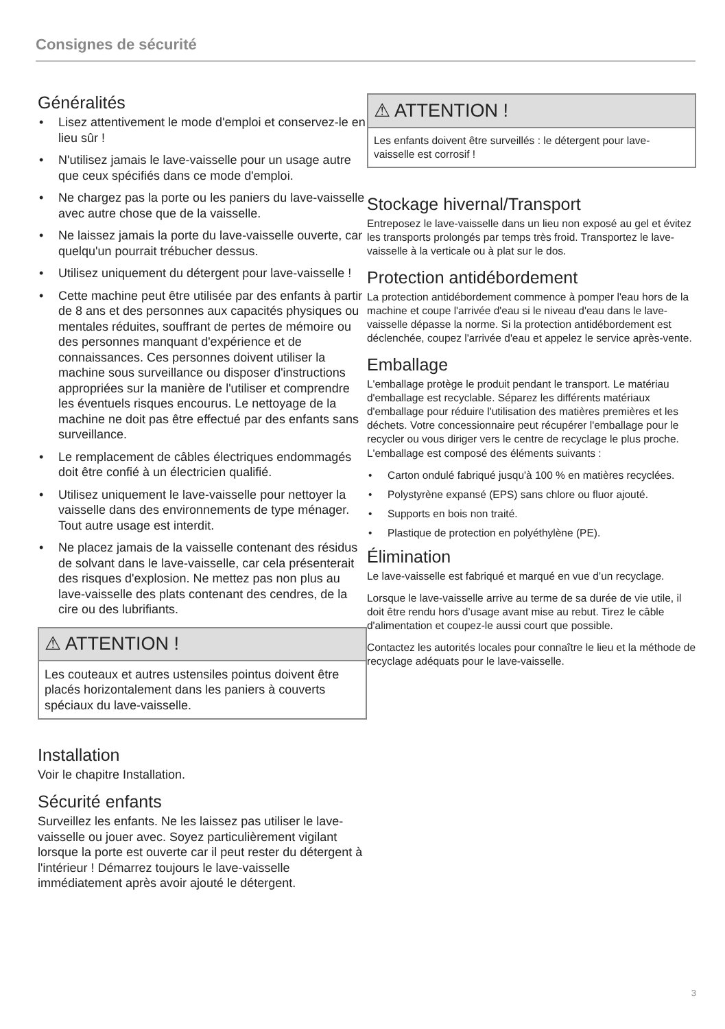Consignes de sécurité
Généralités
• Lisez attentivement le mode d'emploi et conservez-le en lieu sûr !
• N'utilisez jamais le lave-vaisselle pour un usage autre que ceux spécifiés dans ce mode d'emploi.
• Ne chargez pas la porte ou les paniers du lave-vaisselle avec autre chose que de la vaisselle.
• Ne laissez jamais la porte du lave-vaisselle ouverte, car quelqu'un pourrait trébucher dessus.
• Utilisez uniquement du détergent pour lave-vaisselle !
• Cette machine peut être utilisée par des enfants à partir de 8 ans et des personnes aux capacités physiques ou mentales réduites, souffrant de pertes de mémoire ou des personnes manquant d'expérience et de connaissances. Ces personnes doivent utiliser la machine sous surveillance ou disposer d'instructions appropriées sur la manière de l'utiliser et comprendre les éventuels risques encourus. Le nettoyage de la machine ne doit pas être effectué par des enfants sans surveillance.
• Le remplacement de câbles électriques endommagés doit être confié à un électricien qualifié.
• Utilisez uniquement le lave-vaisselle pour nettoyer la vaisselle dans des environnements de type ménager. Tout autre usage est interdit.
• Ne placez jamais de la vaisselle contenant des résidus de solvant dans le lave-vaisselle, car cela présenterait des risques d'explosion. Ne mettez pas non plus au lave-vaisselle des plats contenant des cendres, de la cire ou des lubrifiants.
⚠ ATTENTION !
Les couteaux et autres ustensiles pointus doivent être placés horizontalement dans les paniers à couverts spéciaux du lave-vaisselle.
Installation
Voir le chapitre Installation.
Sécurité enfants
Surveillez les enfants. Ne les laissez pas utiliser le lave-vaisselle ou jouer avec. Soyez particulièrement vigilant lorsque la porte est ouverte car il peut rester du détergent à l'intérieur ! Démarrez toujours le lave-vaisselle immédiatement après avoir ajouté le détergent.
⚠ ATTENTION !
Les enfants doivent être surveillés : le détergent pour lave-vaisselle est corrosif !
Stockage hivernal/Transport
Entreposez le lave-vaisselle dans un lieu non exposé au gel et évitez les transports prolongés par temps très froid. Transportez le lave-vaisselle à la verticale ou à plat sur le dos.
Protection antidébordement
La protection antidébordement commence à pomper l'eau hors de la machine et coupe l'arrivée d'eau si le niveau d'eau dans le lave-vaisselle dépasse la norme. Si la protection antidébordement est déclenchée, coupez l'arrivée d'eau et appelez le service après-vente.
Emballage
L'emballage protège le produit pendant le transport. Le matériau d'emballage est recyclable. Séparez les différents matériaux d'emballage pour réduire l'utilisation des matières premières et les déchets. Votre concessionnaire peut récupérer l'emballage pour le recycler ou vous diriger vers le centre de recyclage le plus proche. L'emballage est composé des éléments suivants :
• Carton ondulé fabriqué jusqu'à 100 % en matières recyclées.
• Polystyrène expansé (EPS) sans chlore ou fluor ajouté.
• Supports en bois non traité.
• Plastique de protection en polyéthylène (PE).
Élimination
Le lave-vaisselle est fabriqué et marqué en vue d’un recyclage.
Lorsque le lave-vaisselle arrive au terme de sa durée de vie utile, il doit être rendu hors d’usage avant mise au rebut. Tirez le câble d'alimentation et coupez-le aussi court que possible.
Contactez les autorités locales pour connaître le lieu et la méthode de recyclage adéquats pour le lave-vaisselle.
3